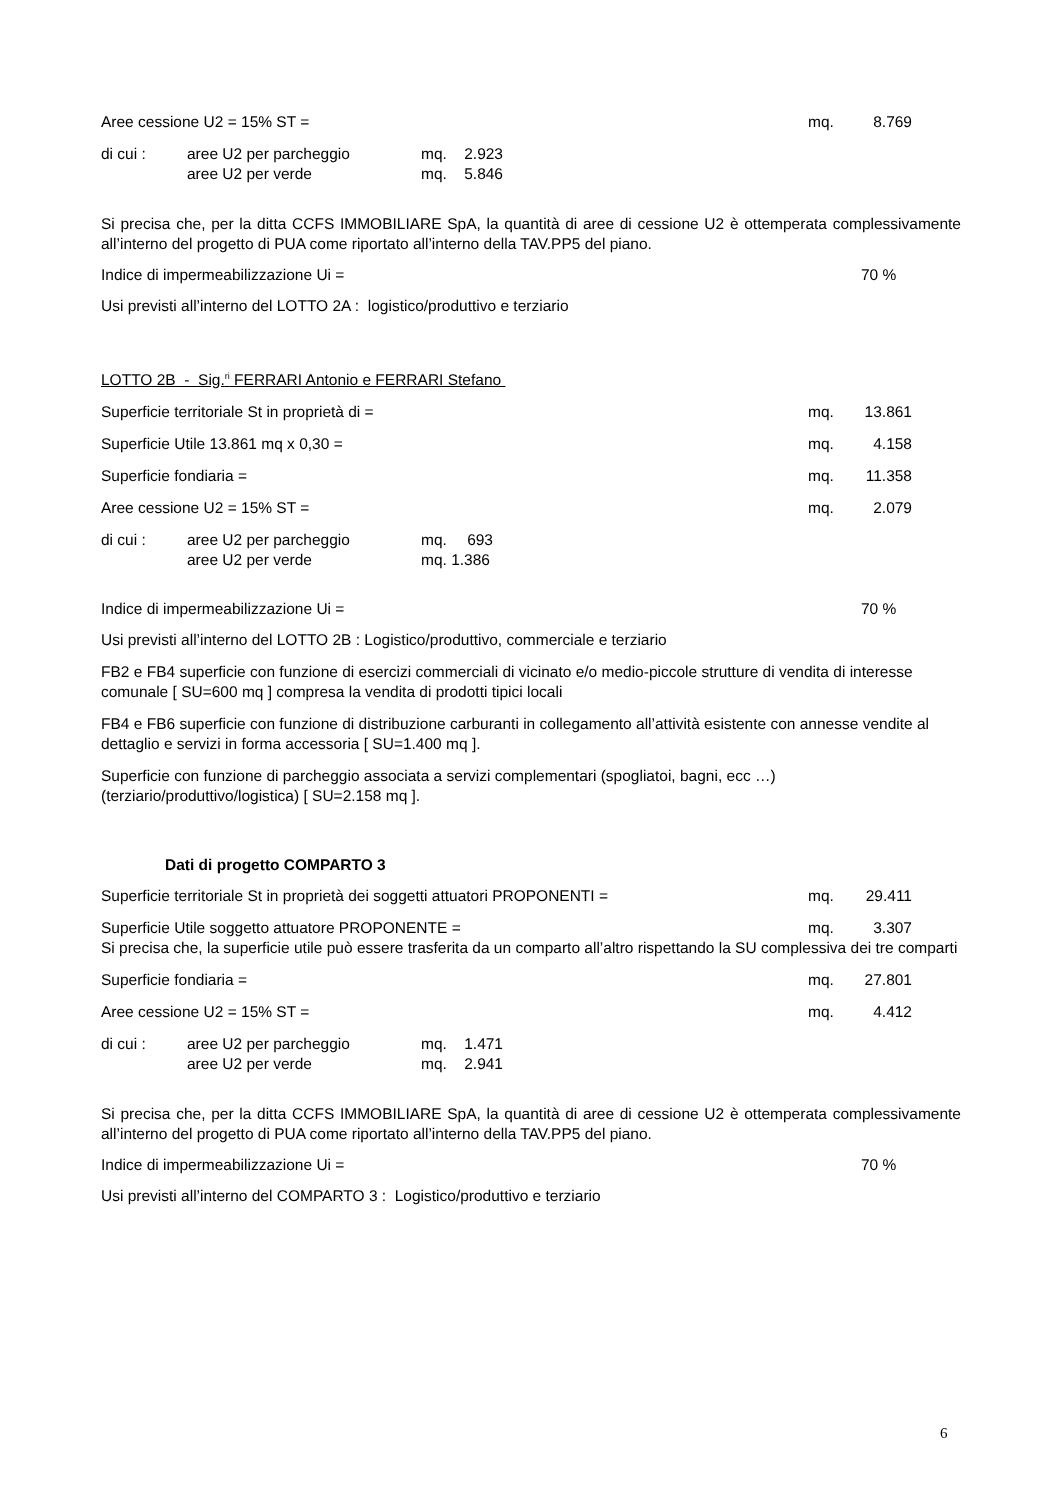Aree cessione U2 = 15% ST = mq. 8.769
di cui : aree U2 per parcheggio mq. 2.923
aree U2 per verde mq. 5.846
Si precisa che, per la ditta CCFS IMMOBILIARE SpA, la quantità di aree di cessione U2 è ottemperata complessivamente all’interno del progetto di PUA come riportato all’interno della TAV.PP5 del piano.
Indice di impermeabilizzazione Ui = 70 %
Usi previsti all’interno del LOTTO 2A : logistico/produttivo e terziario
LOTTO 2B - Sig.<sup>ri</sup> FERRARI Antonio e FERRARI Stefano
Superficie territoriale St in proprietà di = mq. 13.861
Superficie Utile 13.861 mq x 0,30 = mq. 4.158
Superficie fondiaria = mq. 11.358
Aree cessione U2 = 15% ST = mq. 2.079
di cui : aree U2 per parcheggio mq. 693
aree U2 per verde mq. 1.386
Indice di impermeabilizzazione Ui = 70 %
Usi previsti all’interno del LOTTO 2B : Logistico/produttivo, commerciale e terziario
FB2 e FB4 superficie con funzione di esercizi commerciali di vicinato e/o medio-piccole strutture di vendita di interesse comunale [ SU=600 mq ] compresa la vendita di prodotti tipici locali
FB4 e FB6 superficie con funzione di distribuzione carburanti in collegamento all’attività esistente con annesse vendite al dettaglio e servizi in forma accessoria [ SU=1.400 mq ].
Superficie con funzione di parcheggio associata a servizi complementari (spogliatoi, bagni, ecc …) (terziario/produttivo/logistica) [ SU=2.158 mq ].
Dati di progetto COMPARTO 3
Superficie territoriale St in proprietà dei soggetti attuatori PROPONENTI = mq. 29.411
Superficie Utile soggetto attuatore PROPONENTE = mq. 3.307
Si precisa che, la superficie utile può essere trasferita da un comparto all’altro rispettando la SU complessiva dei tre comparti
Superficie fondiaria = mq. 27.801
Aree cessione U2 = 15% ST = mq. 4.412
di cui : aree U2 per parcheggio mq. 1.471
aree U2 per verde mq. 2.941
Si precisa che, per la ditta CCFS IMMOBILIARE SpA, la quantità di aree di cessione U2 è ottemperata complessivamente all’interno del progetto di PUA come riportato all’interno della TAV.PP5 del piano.
Indice di impermeabilizzazione Ui = 70 %
Usi previsti all’interno del COMPARTO 3 : Logistico/produttivo e terziario
6